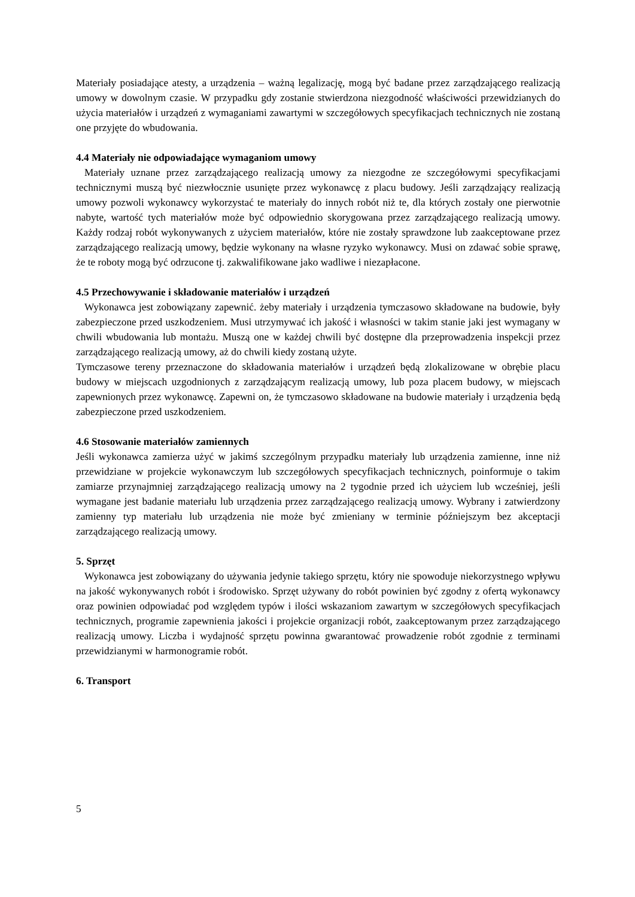Materiały posiadające atesty, a urządzenia – ważną legalizację, mogą być badane przez zarządzającego realizacją umowy w dowolnym czasie. W przypadku gdy zostanie stwierdzona niezgodność właściwości przewidzianych do użycia materiałów i urządzeń z wymaganiami zawartymi w szczegółowych specyfikacjach technicznych nie zostaną one przyjęte do wbudowania.
4.4 Materiały nie odpowiadające wymaganiom umowy
Materiały uznane przez zarządzającego realizacją umowy za niezgodne ze szczegółowymi specyfikacjami technicznymi muszą być niezwłocznie usunięte przez wykonawcę z placu budowy. Jeśli zarządzający realizacją umowy pozwoli wykonawcy wykorzystać te materiały do innych robót niż te, dla których zostały one pierwotnie nabyte, wartość tych materiałów może być odpowiednio skorygowana przez zarządzającego realizacją umowy. Każdy rodzaj robót wykonywanych z użyciem materiałów, które nie zostały sprawdzone lub zaakceptowane przez zarządzającego realizacją umowy, będzie wykonany na własne ryzyko wykonawcy. Musi on zdawać sobie sprawę, że te roboty mogą być odrzucone tj. zakwalifikowane jako wadliwe i niezapłacone.
4.5 Przechowywanie i składowanie materiałów i urządzeń
Wykonawca jest zobowiązany zapewnić. żeby materiały i urządzenia tymczasowo składowane na budowie, były zabezpieczone przed uszkodzeniem. Musi utrzymywać ich jakość i własności w takim stanie jaki jest wymagany w chwili wbudowania lub montażu. Muszą one w każdej chwili być dostępne dla przeprowadzenia inspekcji przez zarządzającego realizacją umowy, aż do chwili kiedy zostaną użyte.
Tymczasowe tereny przeznaczone do składowania materiałów i urządzeń będą zlokalizowane w obrębie placu budowy w miejscach uzgodnionych z zarządzającym realizacją umowy, lub poza placem budowy, w miejscach zapewnionych przez wykonawcę. Zapewni on, że tymczasowo składowane na budowie materiały i urządzenia będą zabezpieczone przed uszkodzeniem.
4.6 Stosowanie materiałów zamiennych
Jeśli wykonawca zamierza użyć w jakimś szczególnym przypadku materiały lub urządzenia zamienne, inne niż przewidziane w projekcie wykonawczym lub szczegółowych specyfikacjach technicznych, poinformuje o takim zamiarze przynajmniej zarządzającego realizacją umowy na 2 tygodnie przed ich użyciem lub wcześniej, jeśli wymagane jest badanie materiału lub urządzenia przez zarządzającego realizacją umowy. Wybrany i zatwierdzony zamienny typ materiału lub urządzenia nie może być zmieniany w terminie późniejszym bez akceptacji zarządzającego realizacją umowy.
5. Sprzęt
Wykonawca jest zobowiązany do używania jedynie takiego sprzętu, który nie spowoduje niekorzystnego wpływu na jakość wykonywanych robót i środowisko. Sprzęt używany do robót powinien być zgodny z ofertą wykonawcy oraz powinien odpowiadać pod względem typów i ilości wskazaniom zawartym w szczegółowych specyfikacjach technicznych, programie zapewnienia jakości i projekcie organizacji robót, zaakceptowanym przez zarządzającego realizacją umowy. Liczba i wydajność sprzętu powinna gwarantować prowadzenie robót zgodnie z terminami przewidzianymi w harmonogramie robót.
6. Transport
5